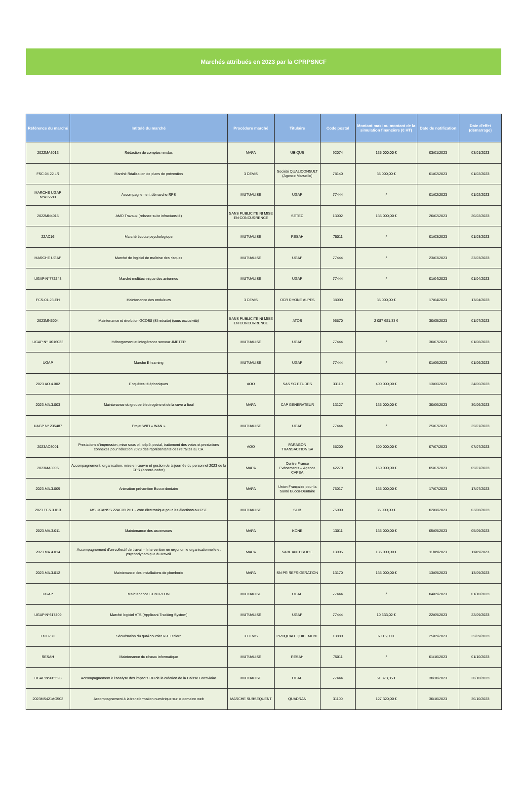Marchés attribués en 2023 par la CPRPSNCF
| Référence du marché | Intitulé du marché | Procédure marché | Titulaire | Code postal | Montant maxi ou montant de la simulation financière (€ HT) | Date de notification | Date d'effet (démarrage) |
| --- | --- | --- | --- | --- | --- | --- | --- |
| 2022MA3013 | Rédaction de comptes-rendus | MAPA | UBIQUS | 92074 | 135 000,00 € | 03/01/2023 | 03/01/2023 |
| FSC.04.22.LR | Marché Réalisation de plans de prévention | 3 DEVIS | Société QUALICONSULT (Agence Marseille) | 78140 | 35 000,00 € | 01/02/2023 | 01/02/2023 |
| MARCHE UGAP N°415593 | Accompagnement démarche RPS | MUTUALISE | UGAP | 77444 | / | 01/02/2023 | 01/02/2023 |
| 2022MN4015 | AMO Travaux (relance suite infructuosité) | SANS PUBLICITE NI MISE EN CONCURRENCE | SETEC | 13002 | 135 000,00 € | 20/02/2023 | 20/02/2023 |
| 22AC16 | Marché écoute psychologique | MUTUALISE | RESAH | 75011 | / | 01/03/2023 | 01/03/2023 |
| MARCHE UGAP | Marché de logiciel de maîtrise des risques | MUTUALISE | UGAP | 77444 | / | 23/03/2023 | 23/03/2023 |
| UGAP N°772243 | Marché multitechnique des antennes | MUTUALISE | UGAP | 77444 | / | 01/04/2023 | 01/04/2023 |
| FCS-01-23-EH | Maintenance des onduleurs | 3 DEVIS | OCR RHONE ALPES | 38090 | 35 000,00 € | 17/04/2023 | 17/04/2023 |
| 2023MN5004 | Maintenance et évolution GCOS8 (SI retraite) (sous excusivité) | SANS PUBLICITE NI MISE EN CONCURRENCE | ATOS | 95870 | 2 087 681,33 € | 30/05/2023 | 01/07/2023 |
| UGAP N° U616033 | Hébergement et infogérance serveur JMETER | MUTUALISE | UGAP | 77444 | / | 30/07/2023 | 01/08/2023 |
| UGAP | Marché E-learning | MUTUALISE | UGAP | 77444 | / | 01/06/2023 | 01/06/2023 |
| 2023.AO.4.002 | Enquêtes téléphoniques | AOO | SAS SG ETUDES | 33110 | 400 000,00 € | 13/06/2023 | 24/06/2023 |
| 2023.MA.3.003 | Maintenance du groupe électrogène et de la cuve à fioul | MAPA | CAP GENERATEUR | 13127 | 135 000,00 € | 30/06/2023 | 30/06/2023 |
| UAGP N° 235487 | Projet WIFI « WAN » | MUTUALISE | UGAP | 77444 | / | 25/07/2023 | 25/07/2023 |
| 2023AO3001 | Prestations d’impression, mise sous pli, dépôt postal, traitement des votes et prestations connexes pour l’élection 2023 des représentants des retraités au CA | AOO | PARAGON TRANSACTION SA | 58200 | 500 000,00 € | 07/07/2023 | 07/07/2023 |
| 2023MA3006 | Accompagnement, organisation, mise en œuvre et gestion de la journée du personnel 2023 de la CPR (accord-cadre) | MAPA | Centre France Evènements – Agence CAPEA | 42270 | 150 000,00 € | 05/07/2023 | 05/07/2023 |
| 2023.MA.3.009 | Animation prévention Bucco-dentaire | MAPA | Union Française pour la Santé Bucco-Dentaire | 75017 | 135 000,00 € | 17/07/2023 | 17/07/2023 |
| 2023.FCS.3.013 | MS UCANSS 22AC09 lot 1 - Vote électronique pour les élections au CSE | MUTUALISE | SLIB | 75009 | 35 000,00 € | 02/08/2023 | 02/08/2023 |
| 2023.MA.3.011 | Maintenance des ascenseurs | MAPA | KONE | 13011 | 135 000,00 € | 05/09/2023 | 05/09/2023 |
| 2023.MA.4.014 | Accompagnement d’un collectif de travail – Intervention en ergonomie organisationnelle et psychodynamique du travail | MAPA | SARL ANTHROPIE | 13005 | 135 000,00 € | 11/09/2023 | 11/09/2023 |
| 2023.MA.3.012 | Maintenance des installations de plomberie | MAPA | SN PR REFRIGERATION | 13170 | 135 000,00 € | 13/09/2023 | 13/09/2023 |
| UGAP | Maintenance CENTREON | MUTUALISE | UGAP | 77444 | / | 04/09/2023 | 01/10/2023 |
| UGAP N°617409 | Marché logiciel ATS (Applicant Tracking System) | MUTUALISE | UGAP | 77444 | 10 633,02 € | 22/09/2023 | 22/09/2023 |
| TX0323IL | Sécurisation du quai courrier R-1 Leclerc | 3 DEVIS | PROQUAI EQUIPEMENT | 13880 | 6 115,00 € | 25/09/2023 | 25/09/2023 |
| RESAH | Maintenance du réseau informatique | MUTUALISE | RESAH | 75011 | / | 01/10/2023 | 01/10/2023 |
| UGAP N°415593 | Accompagnement à l’analyse des impacts RH de la création de la Caisse Ferroviaire | MUTUALISE | UGAP | 77444 | 51 373,35 € | 30/10/2023 | 30/10/2023 |
| 2023MS421AO502 | Accompagnement à la transformation numérique sur le domaine web | MARCHE SUBSEQUENT | QUADRAN | 31100 | 127 320,00 € | 30/10/2023 | 30/10/2023 |